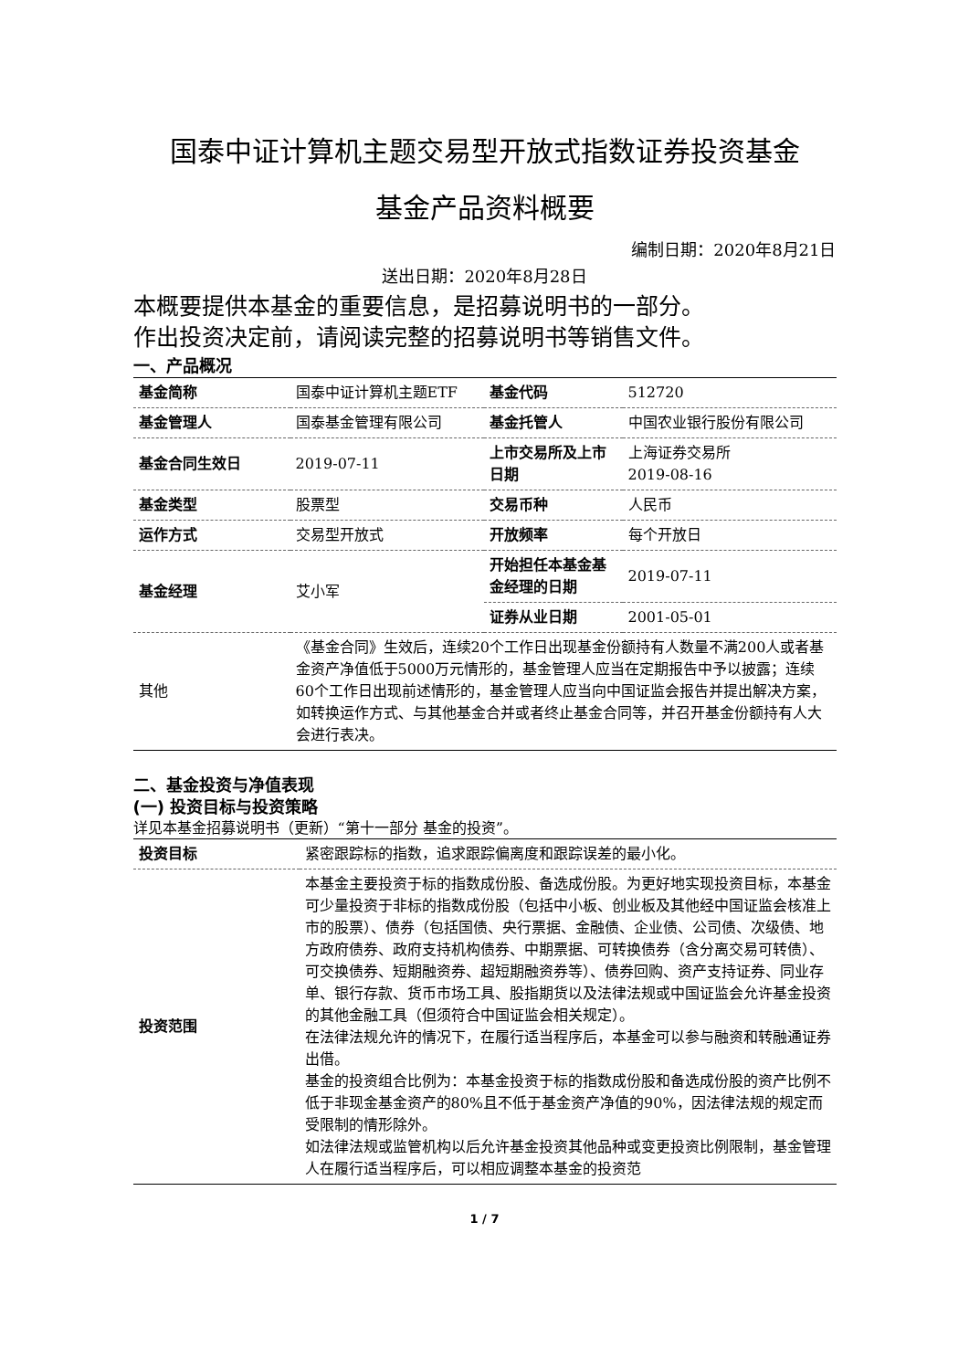国泰中证计算机主题交易型开放式指数证券投资基金
基金产品资料概要
编制日期：2020年8月21日
送出日期：2020年8月28日
本概要提供本基金的重要信息，是招募说明书的一部分。
作出投资决定前，请阅读完整的招募说明书等销售文件。
一、产品概况
| 基金简称 | 国泰中证计算机主题ETF | 基金代码 | 512720 |
| 基金管理人 | 国泰基金管理有限公司 | 基金托管人 | 中国农业银行股份有限公司 |
| 基金合同生效日 | 2019-07-11 | 上市交易所及上市日期 | 上海证券交易所 2019-08-16 |
| 基金类型 | 股票型 | 交易币种 | 人民币 |
| 运作方式 | 交易型开放式 | 开放频率 | 每个开放日 |
| 基金经理 | 艾小军 | 开始担任本基金基金经理的日期 | 2019-07-11 |
| | | 证券从业日期 | 2001-05-01 |
| 其他 | 《基金合同》生效后，连续20个工作日出现基金份额持有人数量不满200人或者基金资产净值低于5000万元情形的，基金管理人应当在定期报告中予以披露；连续60个工作日出现前述情形的，基金管理人应当向中国证监会报告并提出解决方案，如转换运作方式、与其他基金合并或者终止基金合同等，并召开基金份额持有人大会进行表决。 | | |
二、基金投资与净值表现
(一) 投资目标与投资策略
详见本基金招募说明书（更新）“第十一部分 基金的投资”。
| 投资目标 | 紧密跟踪标的指数，追求跟踪偏离度和跟踪误差的最小化。 |
| 投资范围 | 本基金主要投资于标的指数成份股、备选成份股。为更好地实现投资目标，本基金可少量投资于非标的指数成份股（包括中小板、创业板及其他经中国证监会核准上市的股票）、债券（包括国债、央行票据、金融债、企业债、公司债、次级债、地方政府债券、政府支持机构债券、中期票据、可转换债券（含分离交易可转债）、可交换债券、短期融资券、超短期融资券等）、债券回购、资产支持证券、同业存单、银行存款、货币市场工具、股指期货以及法律法规或中国证监会允许基金投资的其他金融工具（但须符合中国证监会相关规定）。 在法律法规允许的情况下，在履行适当程序后，本基金可以参与融资和转融通证券出借。 基金的投资组合比例为：本基金投资于标的指数成份股和备选成份股的资产比例不低于非现金基金资产的80%且不低于基金资产净值的90%，因法律法规的规定而受限制的情形除外。 如法律法规或监管机构以后允许基金投资其他品种或变更投资比例限制，基金管理人在履行适当程序后，可以相应调整本基金的投资范 |
1 / 7